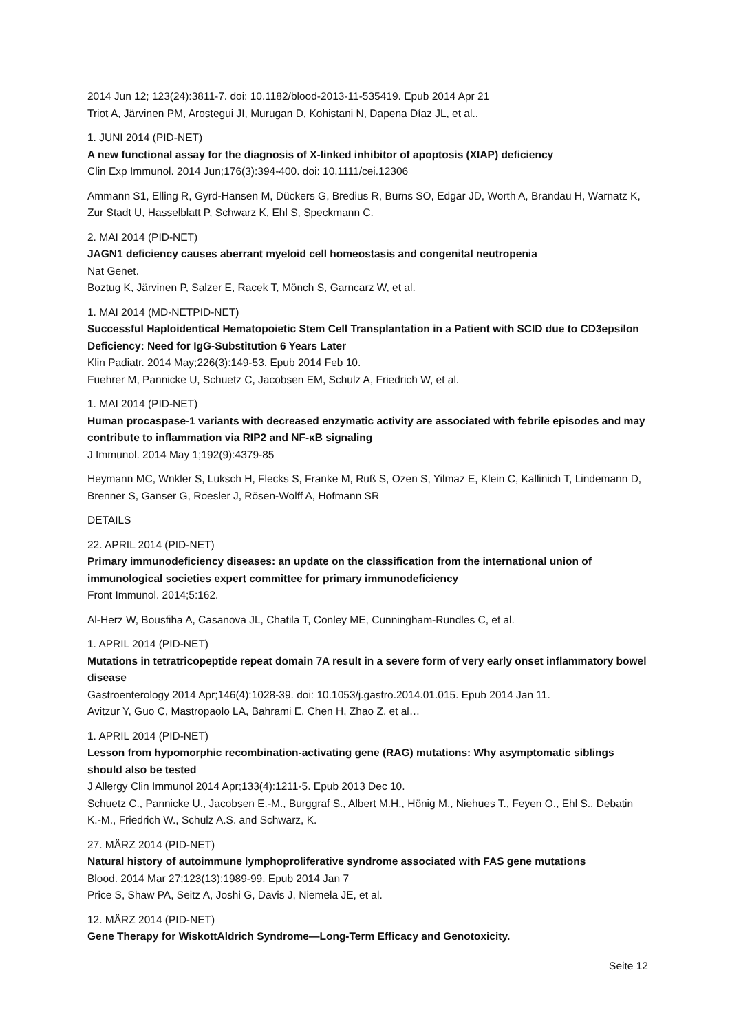2014 Jun 12; 123(24):3811-7. doi: 10.1182/blood-2013-11-535419. Epub 2014 Apr 21
Triot A, Järvinen PM, Arostegui JI, Murugan D, Kohistani N, Dapena Díaz JL, et al..
1. JUNI 2014 (PID-NET)
A new functional assay for the diagnosis of X-linked inhibitor of apoptosis (XIAP) deficiency
Clin Exp Immunol. 2014 Jun;176(3):394-400. doi: 10.1111/cei.12306
Ammann S1, Elling R, Gyrd-Hansen M, Dückers G, Bredius R, Burns SO, Edgar JD, Worth A, Brandau H, Warnatz K, Zur Stadt U, Hasselblatt P, Schwarz K, Ehl S, Speckmann C.
2. MAI 2014 (PID-NET)
JAGN1 deficiency causes aberrant myeloid cell homeostasis and congenital neutropenia
Nat Genet.
Boztug K, Järvinen P, Salzer E, Racek T, Mönch S, Garncarz W, et al.
1. MAI 2014 (MD-NETPID-NET)
Successful Haploidentical Hematopoietic Stem Cell Transplantation in a Patient with SCID due to CD3epsilon Deficiency: Need for IgG-Substitution 6 Years Later
Klin Padiatr. 2014 May;226(3):149-53. Epub 2014 Feb 10.
Fuehrer M, Pannicke U, Schuetz C, Jacobsen EM, Schulz A, Friedrich W, et al.
1. MAI 2014 (PID-NET)
Human procaspase-1 variants with decreased enzymatic activity are associated with febrile episodes and may contribute to inflammation via RIP2 and NF-κB signaling
J Immunol. 2014 May 1;192(9):4379-85
Heymann MC, Wnkler S, Luksch H, Flecks S, Franke M, Ruß S, Ozen S, Yilmaz E, Klein C, Kallinich T, Lindemann D, Brenner S, Ganser G, Roesler J, Rösen-Wolff A, Hofmann SR
DETAILS
22. APRIL 2014 (PID-NET)
Primary immunodeficiency diseases: an update on the classification from the international union of immunological societies expert committee for primary immunodeficiency
Front Immunol. 2014;5:162.
Al-Herz W, Bousfiha A, Casanova JL, Chatila T, Conley ME, Cunningham-Rundles C, et al.
1. APRIL 2014 (PID-NET)
Mutations in tetratricopeptide repeat domain 7A result in a severe form of very early onset inflammatory bowel disease
Gastroenterology 2014 Apr;146(4):1028-39. doi: 10.1053/j.gastro.2014.01.015. Epub 2014 Jan 11.
Avitzur Y, Guo C, Mastropaolo LA, Bahrami E, Chen H, Zhao Z, et al…
1. APRIL 2014 (PID-NET)
Lesson from hypomorphic recombination-activating gene (RAG) mutations: Why asymptomatic siblings should also be tested
J Allergy Clin Immunol 2014 Apr;133(4):1211-5. Epub 2013 Dec 10.
Schuetz C., Pannicke U., Jacobsen E.-M., Burggraf S., Albert M.H., Hönig M., Niehues T., Feyen O., Ehl S., Debatin K.-M., Friedrich W., Schulz A.S. and Schwarz, K.
27. MÄRZ 2014 (PID-NET)
Natural history of autoimmune lymphoproliferative syndrome associated with FAS gene mutations
Blood. 2014 Mar 27;123(13):1989-99. Epub 2014 Jan 7
Price S, Shaw PA, Seitz A, Joshi G, Davis J, Niemela JE, et al.
12. MÄRZ 2014 (PID-NET)
Gene Therapy for WiskottAldrich Syndrome—Long-Term Efficacy and Genotoxicity.
Seite 12